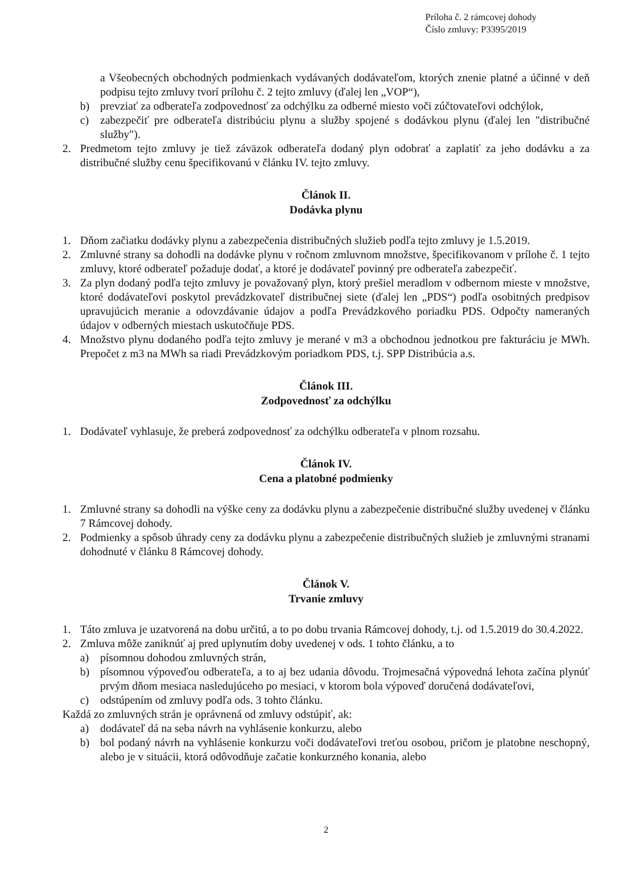Príloha č. 2 rámcovej dohody
Číslo zmluvy: P3395/2019
a Všeobecných obchodných podmienkach vydávaných dodávateľom, ktorých znenie platné a účinné v deň podpisu tejto zmluvy tvorí prílohu č. 2 tejto zmluvy (ďalej len „VOP“),
b) prevziať za odberateľa zodpovednosť za odchýlku za odberné miesto voči zúčtovateľovi odchýlok,
c) zabezpečiť pre odberateľa distribúciu plynu a služby spojené s dodávkou plynu (ďalej len "distribučné služby").
2. Predmetom tejto zmluvy je tiež záväzok odberateľa dodaný plyn odobrať a zaplatiť za jeho dodávku a za distribučné služby cenu špecifikovanú v článku IV. tejto zmluvy.
Článok II.
Dodávka plynu
1. Dňom začiatku dodávky plynu a zabezpečenia distribučných služieb podľa tejto zmluvy je 1.5.2019.
2. Zmluvné strany sa dohodli na dodávke plynu v ročnom zmluvnom množstve, špecifikovanom v prílohe č. 1 tejto zmluvy, ktoré odberateľ požaduje dodať, a ktoré je dodávateľ povinný pre odberateľa zabezpečiť.
3. Za plyn dodaný podľa tejto zmluvy je považovaný plyn, ktorý prešiel meradlom v odbernom mieste v množstve, ktoré dodávateľovi poskytol prevádzkovateľ distribučnej siete (ďalej len „PDS“) podľa osobitných predpisov upravujúcich meranie a odovzdávanie údajov a podľa Prevádzkového poriadku PDS. Odpočty nameraných údajov v odberných miestach uskutočňuje PDS.
4. Množstvo plynu dodaného podľa tejto zmluvy je merané v m3 a obchodnou jednotkou pre fakturáciu je MWh. Prepočet z m3 na MWh sa riadi Prevádzkovým poriadkom PDS, t.j. SPP Distribúcia a.s.
Článok III.
Zodpovednosť za odchýlku
1. Dodávateľ vyhlasuje, že preberá zodpovednosť za odchýlku odberateľa v plnom rozsahu.
Článok IV.
Cena a platobné podmienky
1. Zmluvné strany sa dohodli na výške ceny za dodávku plynu a zabezpečenie distribučné služby uvedenej v článku 7 Rámcovej dohody.
2. Podmienky a spôsob úhrady ceny za dodávku plynu a zabezpečenie distribučných služieb je zmluvnými stranami dohodnuté v článku 8 Rámcovej dohody.
Článok V.
Trvanie zmluvy
1. Táto zmluva je uzatvorená na dobu určitú, a to po dobu trvania Rámcovej dohody, t.j. od 1.5.2019 do 30.4.2022.
2. Zmluva môže zaniknúť aj pred uplynutím doby uvedenej v ods. 1 tohto článku, a to
a) písomnou dohodou zmluvných strán,
b) písomnou výpoveďou odberateľa, a to aj bez udania dôvodu. Trojmesačná výpovedná lehota začína plynúť prvým dňom mesiaca nasledujúceho po mesiaci, v ktorom bola výpoveď doručená dodávateľovi,
c) odstúpením od zmluvy podľa ods. 3 tohto článku.
Každá zo zmluvných strán je oprávnená od zmluvy odstúpiť, ak:
a) dodávateľ dá na seba návrh na vyhlásenie konkurzu, alebo
b) bol podaný návrh na vyhlásenie konkurzu voči dodávateľovi treťou osobou, pričom je platobne neschopný, alebo je v situácii, ktorá odôvodňuje začatie konkurzného konania, alebo
2